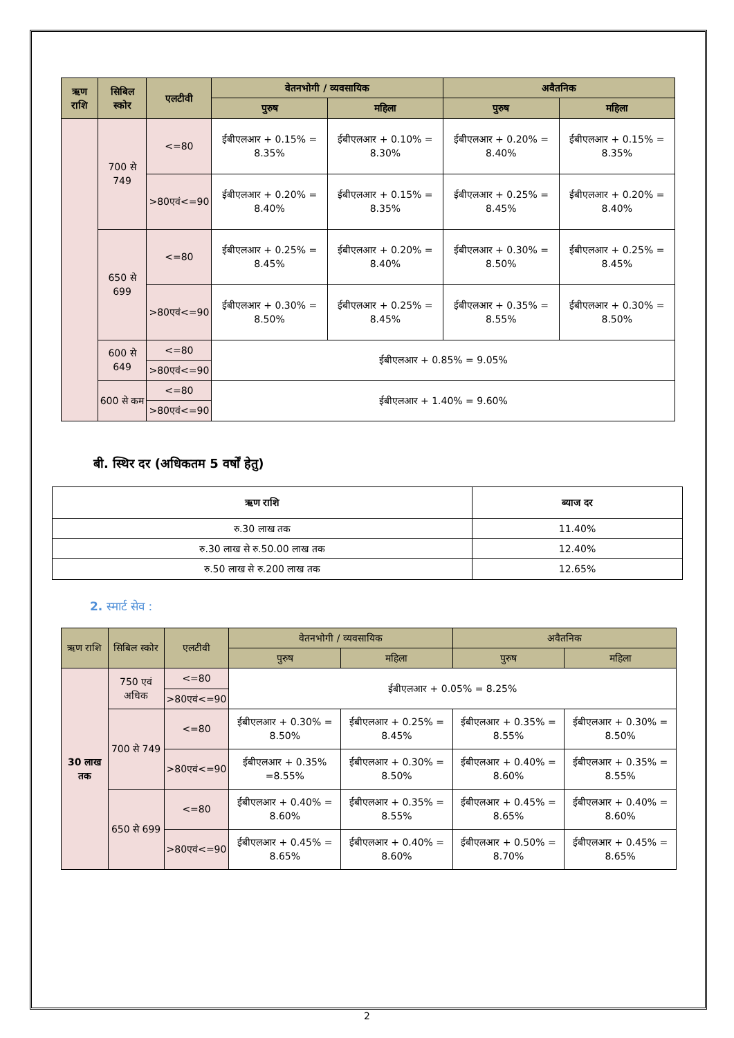| ऋण राशि | सिबिल स्कोर | एलटीवी | वेतनभोगी / व्यवसायिक | | अवैतनिक | |
| --- | --- | --- | --- | --- | --- | --- |
| | | | पुरुष | महिला | पुरुष | महिला |
| | 700 से 749 | <=80 | ईबीएलआर + 0.15% = 8.35% | ईबीएलआर + 0.10% = 8.30% | ईबीएलआर + 0.20% = 8.40% | ईबीएलआर + 0.15% = 8.35% |
| | | >80एवं<=90 | ईबीएलआर + 0.20% = 8.40% | ईबीएलआर + 0.15% = 8.35% | ईबीएलआर + 0.25% = 8.45% | ईबीएलआर + 0.20% = 8.40% |
| | 650 से 699 | <=80 | ईबीएलआर + 0.25% = 8.45% | ईबीएलआर + 0.20% = 8.40% | ईबीएलआर + 0.30% = 8.50% | ईबीएलआर + 0.25% = 8.45% |
| | | >80एवं<=90 | ईबीएलआर + 0.30% = 8.50% | ईबीएलआर + 0.25% = 8.45% | ईबीएलआर + 0.35% = 8.55% | ईबीएलआर + 0.30% = 8.50% |
| | 600 से 649 | <=80 | ईबीएलआर + 0.85% = 9.05% | | | |
| | | >80एवं<=90 | | | | |
| | 600 से कम | <=80 | ईबीएलआर + 1.40% = 9.60% | | | |
| | | >80एवं<=90 | | | | |
बी. स्थिर दर (अधिकतम 5 वर्षों हेतु)
| ऋण राशि | ब्याज दर |
| --- | --- |
| रु.30 लाख तक | 11.40% |
| रु.30 लाख से रु.50.00 लाख तक | 12.40% |
| रु.50 लाख से रु.200 लाख तक | 12.65% |
2. स्मार्ट सेव :
| ऋण राशि | सिबिल स्कोर | एलटीवी | वेतनभोगी / व्यवसायिक | | अवैतनिक | |
| --- | --- | --- | --- | --- | --- | --- |
| | | | पुरुष | महिला | पुरुष | महिला |
| 30 लाख तक | 750 एवं अधिक | <=80 | ईबीएलआर + 0.05% = 8.25% | | | |
| | | >80एवं<=90 | | | | |
| | 700 से 749 | <=80 | ईबीएलआर + 0.30% = 8.50% | ईबीएलआर + 0.25% = 8.45% | ईबीएलआर + 0.35% = 8.55% | ईबीएलआर + 0.30% = 8.50% |
| | | >80एवं<=90 | ईबीएलआर + 0.35% =8.55% | ईबीएलआर + 0.30% = 8.50% | ईबीएलआर + 0.40% = 8.60% | ईबीएलआर + 0.35% = 8.55% |
| | 650 से 699 | <=80 | ईबीएलआर + 0.40% = 8.60% | ईबीएलआर + 0.35% = 8.55% | ईबीएलआर + 0.45% = 8.65% | ईबीएलआर + 0.40% = 8.60% |
| | | >80एवं<=90 | ईबीएलआर + 0.45% = 8.65% | ईबीएलआर + 0.40% = 8.60% | ईबीएलआर + 0.50% = 8.70% | ईबीएलआर + 0.45% = 8.65% |
2